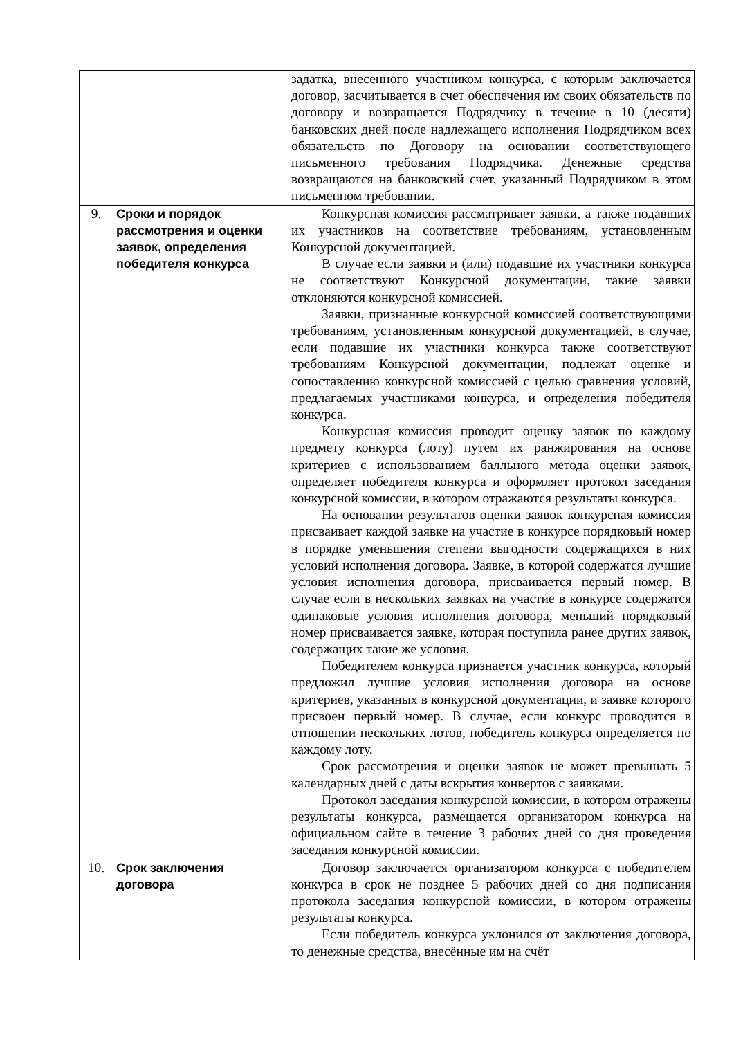| | | задатка, внесенного участником конкурса, с которым заключается договор, засчитывается в счет обеспечения им своих обязательств по договору и возвращается Подрядчику в течение в 10 (десяти) банковских дней после надлежащего исполнения Подрядчиком всех обязательств по Договору на основании соответствующего письменного требования Подрядчика. Денежные средства возвращаются на банковский счет, указанный Подрядчиком в этом письменном требовании. |
| 9. | Сроки и порядок рассмотрения и оценки заявок, определения победителя конкурса | Конкурсная комиссия рассматривает заявки, а также подавших их участников на соответствие требованиям, установленным Конкурсной документацией. В случае если заявки и (или) подавшие их участники конкурса не соответствуют Конкурсной документации, такие заявки отклоняются конкурсной комиссией. Заявки, признанные конкурсной комиссией соответствующими требованиям, установленным конкурсной документацией, в случае, если подавшие их участники конкурса также соответствуют требованиям Конкурсной документации, подлежат оценке и сопоставлению конкурсной комиссией с целью сравнения условий, предлагаемых участниками конкурса, и определения победителя конкурса. Конкурсная комиссия проводит оценку заявок по каждому предмету конкурса (лоту) путем их ранжирования на основе критериев с использованием балльного метода оценки заявок, определяет победителя конкурса и оформляет протокол заседания конкурсной комиссии, в котором отражаются результаты конкурса. На основании результатов оценки заявок конкурсная комиссия присваивает каждой заявке на участие в конкурсе порядковый номер в порядке уменьшения степени выгодности содержащихся в них условий исполнения договора. Заявке, в которой содержатся лучшие условия исполнения договора, присваивается первый номер. В случае если в нескольких заявках на участие в конкурсе содержатся одинаковые условия исполнения договора, меньший порядковый номер присваивается заявке, которая поступила ранее других заявок, содержащих такие же условия. Победителем конкурса признается участник конкурса, который предложил лучшие условия исполнения договора на основе критериев, указанных в конкурсной документации, и заявке которого присвоен первый номер. В случае, если конкурс проводится в отношении нескольких лотов, победитель конкурса определяется по каждому лоту. Срок рассмотрения и оценки заявок не может превышать 5 календарных дней с даты вскрытия конвертов с заявками. Протокол заседания конкурсной комиссии, в котором отражены результаты конкурса, размещается организатором конкурса на официальном сайте в течение 3 рабочих дней со дня проведения заседания конкурсной комиссии. |
| 10. | Срок заключения договора | Договор заключается организатором конкурса с победителем конкурса в срок не позднее 5 рабочих дней со дня подписания протокола заседания конкурсной комиссии, в котором отражены результаты конкурса. Если победитель конкурса уклонился от заключения договора, то денежные средства, внесённые им на счёт |